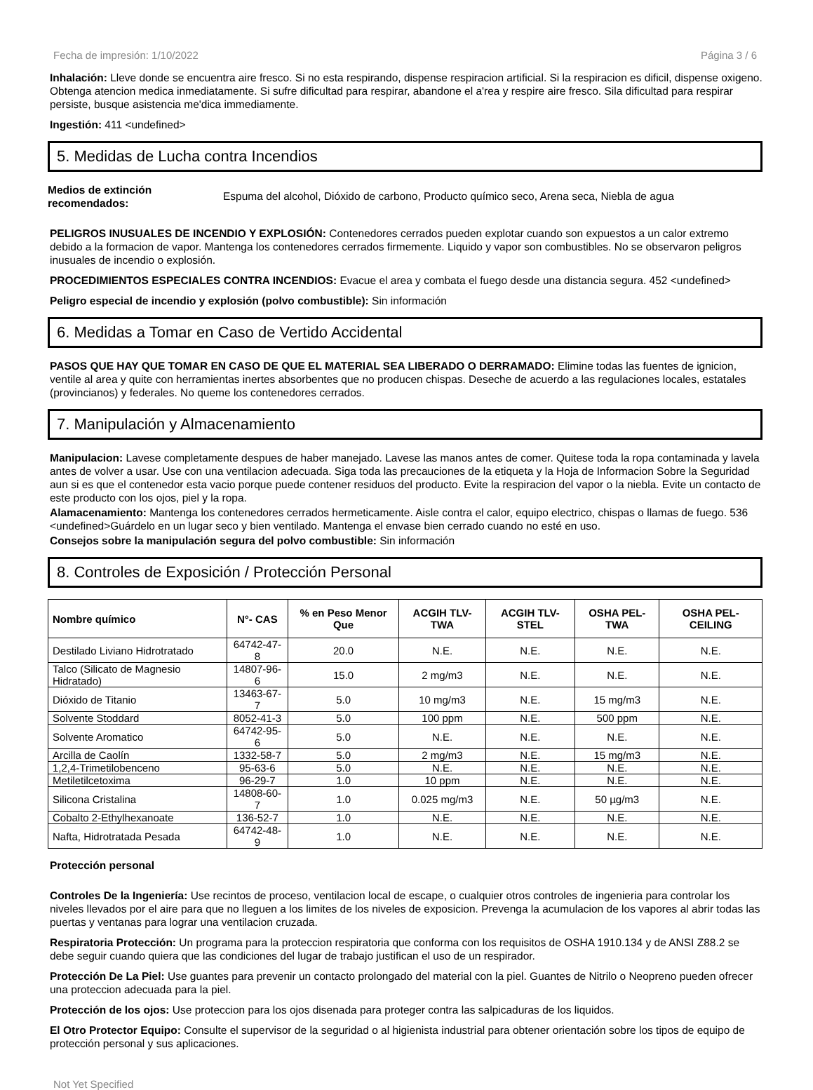Fecha de impresión: 1/10/2022 Página 3 / 6
Inhalación: Lleve donde se encuentra aire fresco. Si no esta respirando, dispense respiracion artificial. Si la respiracion es dificil, dispense oxigeno. Obtenga atencion medica inmediatamente. Si sufre dificultad para respirar, abandone el a'rea y respire aire fresco. Sila dificultad para respirar persiste, busque asistencia me'dica immediamente.
Ingestión: 411 <undefined>
5. Medidas de Lucha contra Incendios
Medios de extinción recomendados:
Espuma del alcohol, Dióxido de carbono, Producto químico seco, Arena seca, Niebla de agua
PELIGROS INUSUALES DE INCENDIO Y EXPLOSIÓN: Contenedores cerrados pueden explotar cuando son expuestos a un calor extremo debido a la formacion de vapor. Mantenga los contenedores cerrados firmemente. Liquido y vapor son combustibles. No se observaron peligros inusuales de incendio o explosión.
PROCEDIMIENTOS ESPECIALES CONTRA INCENDIOS: Evacue el area y combata el fuego desde una distancia segura. 452 <undefined>
Peligro especial de incendio y explosión (polvo combustible): Sin información
6. Medidas a Tomar en Caso de Vertido Accidental
PASOS QUE HAY QUE TOMAR EN CASO DE QUE EL MATERIAL SEA LIBERADO O DERRAMADO: Elimine todas las fuentes de ignicion, ventile al area y quite con herramientas inertes absorbentes que no producen chispas. Deseche de acuerdo a las regulaciones locales, estatales (provincianos) y federales. No queme los contenedores cerrados.
7. Manipulación y Almacenamiento
Manipulacion: Lavese completamente despues de haber manejado. Lavese las manos antes de comer. Quitese toda la ropa contaminada y lavela antes de volver a usar. Use con una ventilacion adecuada. Siga toda las precauciones de la etiqueta y la Hoja de Informacion Sobre la Seguridad aun si es que el contenedor esta vacio porque puede contener residuos del producto. Evite la respiracion del vapor o la niebla. Evite un contacto de este producto con los ojos, piel y la ropa.
Alamacenamiento: Mantenga los contenedores cerrados hermeticamente. Aisle contra el calor, equipo electrico, chispas o llamas de fuego. 536 <undefined>Guárdelo en un lugar seco y bien ventilado. Mantenga el envase bien cerrado cuando no esté en uso.
Consejos sobre la manipulación segura del polvo combustible: Sin información
8. Controles de Exposición / Protección Personal
| Nombre químico | N°- CAS | % en Peso Menor Que | ACGIH TLV-TWA | ACGIH TLV-STEL | OSHA PEL-TWA | OSHA PEL-CEILING |
| --- | --- | --- | --- | --- | --- | --- |
| Destilado Liviano Hidrotratado | 64742-47-8 | 20.0 | N.E. | N.E. | N.E. | N.E. |
| Talco (Silicato de Magnesio Hidratado) | 14807-96-6 | 15.0 | 2 mg/m3 | N.E. | N.E. | N.E. |
| Dióxido de Titanio | 13463-67-7 | 5.0 | 10 mg/m3 | N.E. | 15 mg/m3 | N.E. |
| Solvente Stoddard | 8052-41-3 | 5.0 | 100 ppm | N.E. | 500 ppm | N.E. |
| Solvente Aromatico | 64742-95-6 | 5.0 | N.E. | N.E. | N.E. | N.E. |
| Arcilla de Caolín | 1332-58-7 | 5.0 | 2 mg/m3 | N.E. | 15 mg/m3 | N.E. |
| 1,2,4-Trimetilobenceno | 95-63-6 | 5.0 | N.E. | N.E. | N.E. | N.E. |
| Metiletilcetoxima | 96-29-7 | 1.0 | 10 ppm | N.E. | N.E. | N.E. |
| Silicona Cristalina | 14808-60-7 | 1.0 | 0.025 mg/m3 | N.E. | 50 µg/m3 | N.E. |
| Cobalto 2-Ethylhexanoate | 136-52-7 | 1.0 | N.E. | N.E. | N.E. | N.E. |
| Nafta, Hidrotratada Pesada | 64742-48-9 | 1.0 | N.E. | N.E. | N.E. | N.E. |
Protección personal
Controles De la Ingeniería: Use recintos de proceso, ventilacion local de escape, o cualquier otros controles de ingenieria para controlar los niveles llevados por el aire para que no lleguen a los limites de los niveles de exposicion. Prevenga la acumulacion de los vapores al abrir todas las puertas y ventanas para lograr una ventilacion cruzada.
Respiratoria Protección: Un programa para la proteccion respiratoria que conforma con los requisitos de OSHA 1910.134 y de ANSI Z88.2 se debe seguir cuando quiera que las condiciones del lugar de trabajo justifican el uso de un respirador.
Protección De La Piel: Use guantes para prevenir un contacto prolongado del material con la piel. Guantes de Nitrilo o Neopreno pueden ofrecer una proteccion adecuada para la piel.
Protección de los ojos: Use proteccion para los ojos disenada para proteger contra las salpicaduras de los liquidos.
El Otro Protector Equipo: Consulte el supervisor de la seguridad o al higienista industrial para obtener orientación sobre los tipos de equipo de protección personal y sus aplicaciones.
Not Yet Specified